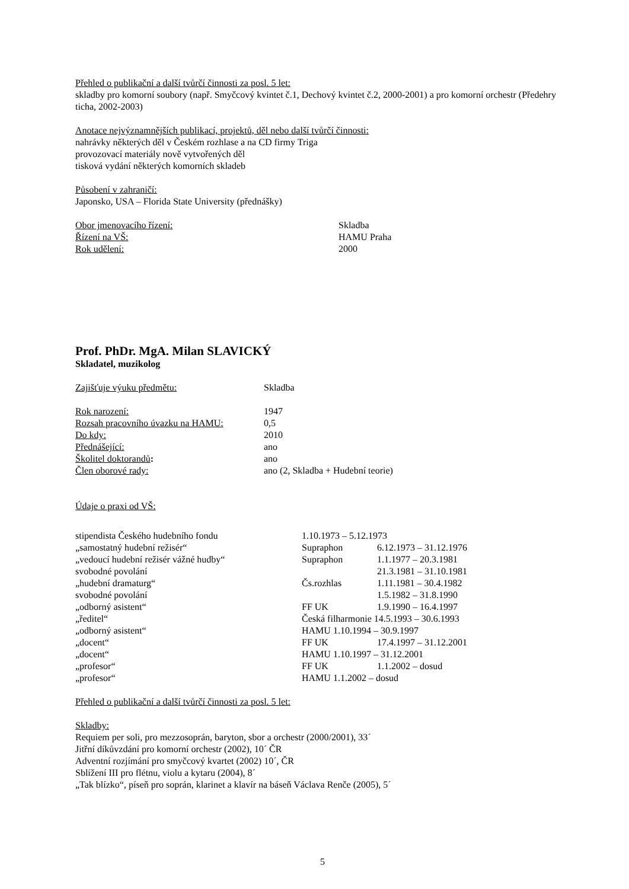Přehled o publikační a další tvůrčí činnosti za posl. 5 let:
skladby pro komorní soubory (např. Smyčcový kvintet č.1, Dechový kvintet č.2, 2000-2001) a pro komorní orchestr (Předehry ticha, 2002-2003)
Anotace nejvýznamnějších publikací, projektů, děl nebo další tvůrčí činnosti:
nahrávky některých děl v Českém rozhlase a na CD firmy Triga
provozovací materiály nově vytvořených děl
tisková vydání některých komorních skladeb
Působení v zahraničí:
Japonsko, USA – Florida State University (přednášky)
| Obor jmenovacího řízení: | Skladba |
| Řízení na VŠ: | HAMU Praha |
| Rok udělení: | 2000 |
Prof. PhDr. MgA. Milan SLAVICKÝ
Skladatel, muzikolog
| Zajišťuje výuku předmětu: | Skladba |
| Rok narození: | 1947 |
| Rozsah pracovního úvazku na HAMU: | 0,5 |
| Do kdy: | 2010 |
| Přednášející: | ano |
| Školitel doktorandů : | ano |
| Člen oborové rady: | ano (2, Skladba + Hudební teorie) |
Údaje o praxi od VŠ:
| stipendista Českého hudebního fondu | 1.10.1973 – 5.12.1973 | |
| „samostatný hudební režisér“ | Supraphon | 6.12.1973 – 31.12.1976 |
| „vedoucí hudební režisér vážné hudby“ | Supraphon | 1.1.1977 – 20.3.1981 |
| svobodné povolání | | 21.3.1981 – 31.10.1981 |
| „hudební dramaturg“ | Čs.rozhlas | 1.11.1981 – 30.4.1982 |
| svobodné povolání | | 1.5.1982 – 31.8.1990 |
| „odborný asistent“ | FF UK | 1.9.1990 – 16.4.1997 |
| „ředitel“ | Česká filharmonie 14.5.1993 – 30.6.1993 | |
| „odborný asistent“ | HAMU 1.10.1994 – 30.9.1997 | |
| „docent“ | FF UK | 17.4.1997 – 31.12.2001 |
| „docent“ | HAMU 1.10.1997 – 31.12.2001 | |
| „profesor“ | FF UK | 1.1.2002 – dosud |
| „profesor“ | HAMU 1.1.2002 – dosud | |
Přehled o publikační a další tvůrčí činnosti za posl. 5 let:
Skladby:
Requiem per soli, pro mezzosoprán, baryton, sbor a orchestr (2000/2001), 33´
Jitřní díkůvzdání pro komorní orchestr (2002), 10´ ČR
Adventní rozjímání pro smyčcový kvartet (2002) 10´, ČR
Sblížení III pro flétnu, violu a kytaru (2004), 8´
„Tak blízko“, píseň pro soprán, klarinet a klavír na báseň Václava Renče (2005), 5´
5